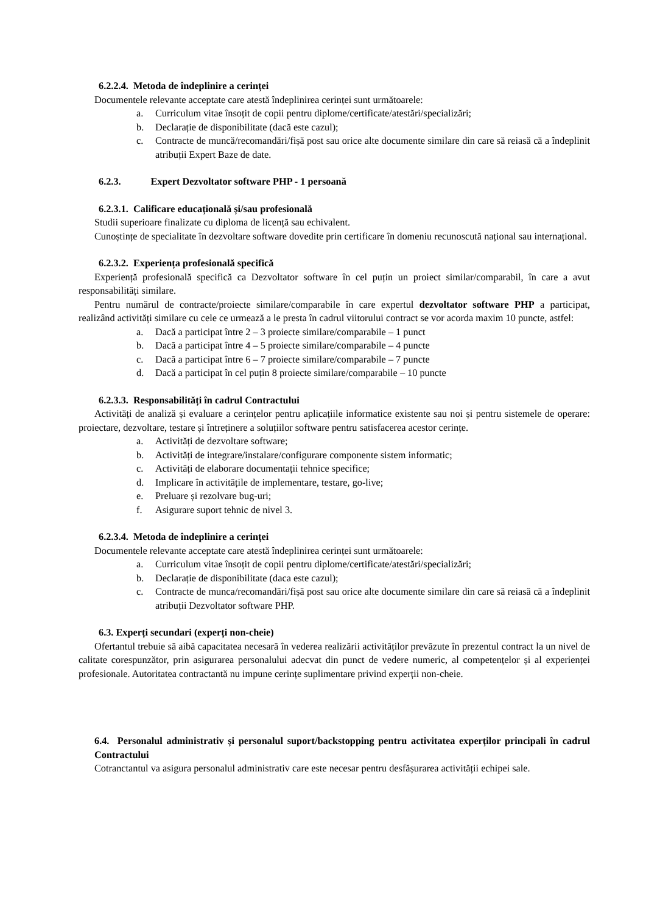6.2.2.4. Metoda de îndeplinire a cerinței
Documentele relevante acceptate care atestă îndeplinirea cerinței sunt următoarele:
a. Curriculum vitae însoțit de copii pentru diplome/certificate/atestări/specializări;
b. Declarație de disponibilitate (dacă este cazul);
c. Contracte de muncă/recomandări/fișă post sau orice alte documente similare din care să reiasă că a îndeplinit atribuții Expert Baze de date.
6.2.3. Expert Dezvoltator software PHP - 1 persoană
6.2.3.1. Calificare educațională și/sau profesională
Studii superioare finalizate cu diploma de licență sau echivalent.
Cunoștințe de specialitate în dezvoltare software dovedite prin certificare în domeniu recunoscută național sau internațional.
6.2.3.2. Experiența profesională specifică
Experiență profesională specifică ca Dezvoltator software în cel puțin un proiect similar/comparabil, în care a avut responsabilități similare.
Pentru numărul de contracte/proiecte similare/comparabile în care expertul dezvoltator software PHP a participat, realizând activități similare cu cele ce urmează a le presta în cadrul viitorului contract se vor acorda maxim 10 puncte, astfel:
a. Dacă a participat între 2 – 3 proiecte similare/comparabile – 1 punct
b. Dacă a participat între 4 – 5 proiecte similare/comparabile – 4 puncte
c. Dacă a participat între 6 – 7 proiecte similare/comparabile – 7 puncte
d. Dacă a participat în cel puțin 8 proiecte similare/comparabile – 10 puncte
6.2.3.3. Responsabilități în cadrul Contractului
Activități de analiză și evaluare a cerințelor pentru aplicațiile informatice existente sau noi și pentru sistemele de operare: proiectare, dezvoltare, testare și întreținere a soluțiilor software pentru satisfacerea acestor cerințe.
a. Activități de dezvoltare software;
b. Activități de integrare/instalare/configurare componente sistem informatic;
c. Activități de elaborare documentații tehnice specifice;
d. Implicare în activitățile de implementare, testare, go-live;
e. Preluare și rezolvare bug-uri;
f. Asigurare suport tehnic de nivel 3.
6.2.3.4. Metoda de îndeplinire a cerinței
Documentele relevante acceptate care atestă îndeplinirea cerinței sunt următoarele:
a. Curriculum vitae însoțit de copii pentru diplome/certificate/atestări/specializări;
b. Declarație de disponibilitate (daca este cazul);
c. Contracte de munca/recomandări/fișă post sau orice alte documente similare din care să reiasă că a îndeplinit atribuții Dezvoltator software PHP.
6.3. Experți secundari (experți non-cheie)
Ofertantul trebuie să aibă capacitatea necesară în vederea realizării activităților prevăzute în prezentul contract la un nivel de calitate corespunzător, prin asigurarea personalului adecvat din punct de vedere numeric, al competențelor și al experienței profesionale. Autoritatea contractantă nu impune cerințe suplimentare privind experții non-cheie.
6.4. Personalul administrativ și personalul suport/backstopping pentru activitatea experților principali în cadrul Contractului
Cotranctantul va asigura personalul administrativ care este necesar pentru desfășurarea activității echipei sale.